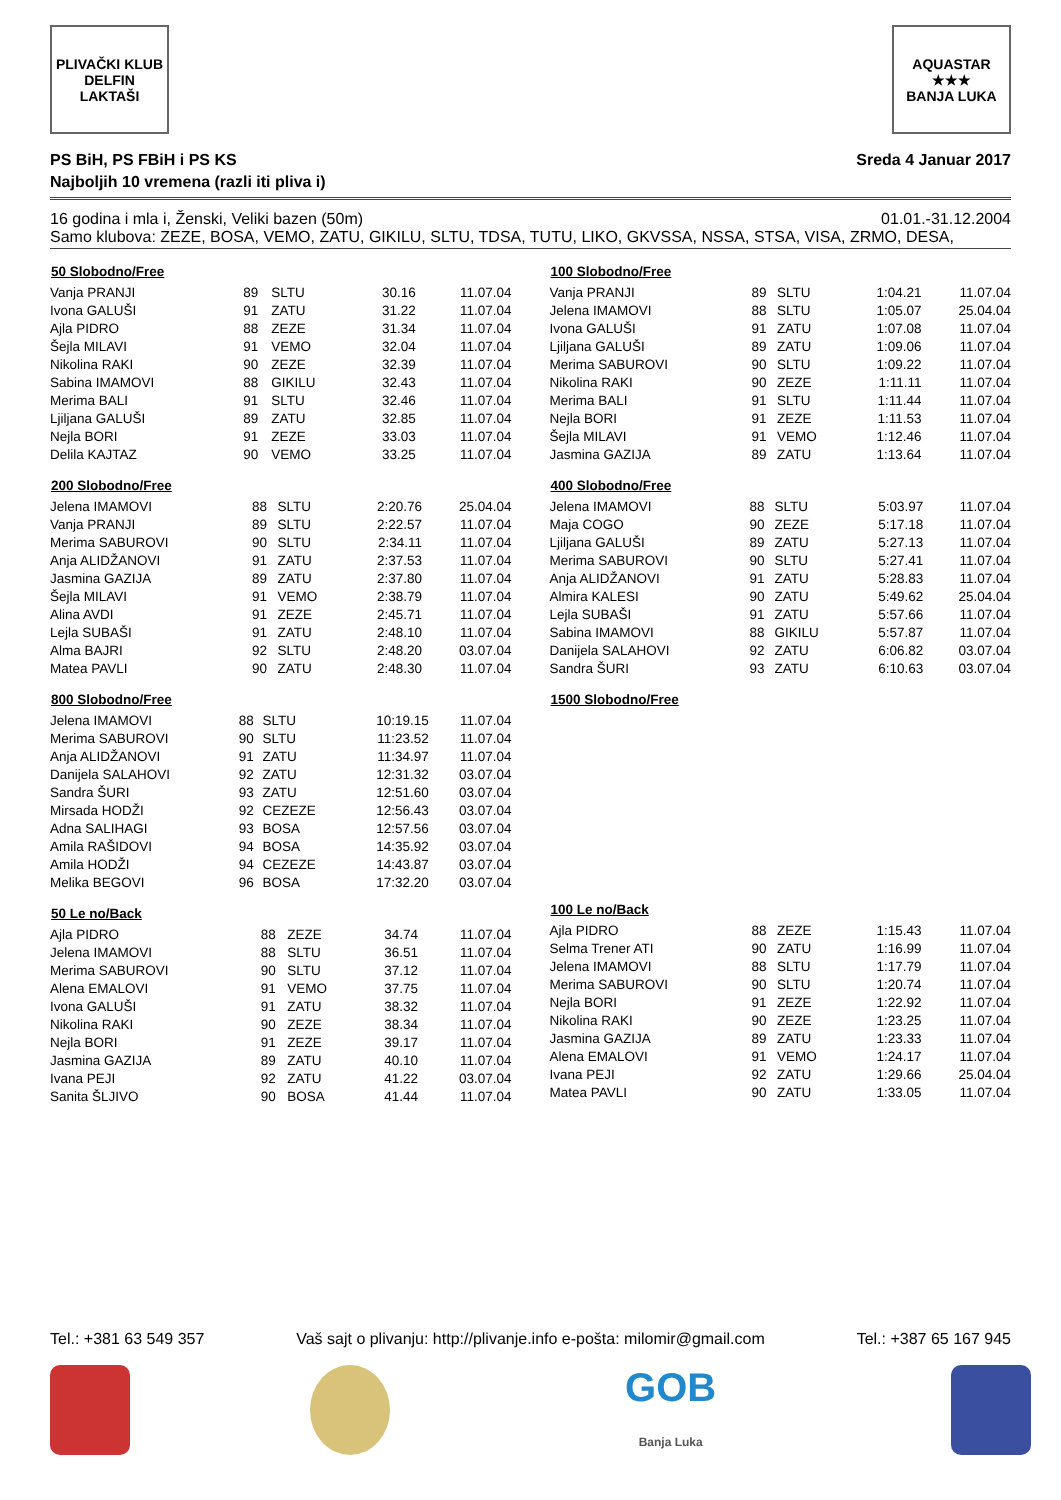PLIVAČKI KLUB
DELFIN
LAKTAŠI
AQUASTAR
★★★
BANJA LUKA
PS BiH, PS FBiH i PS KS Sreda 4 Januar 2017
Najboljih 10 vremena (razli iti pliva i)
16 godina i mla i, Ženski, Veliki bazen (50m) 01.01.-31.12.2004
Samo klubova: ZEZE, BOSA, VEMO, ZATU, GIKILU, SLTU, TDSA, TUTU, LIKO, GKVSSA, NSSA, STSA, VISA, ZRMO, DESA,
| 50 Slobodno/Free | | | | |
| --- | --- | --- | --- | --- |
| Vanja PRANJI | 89 | SLTU | 30.16 | 11.07.04 |
| Ivona GALUŠI | 91 | ZATU | 31.22 | 11.07.04 |
| Ajla PIDRO | 88 | ZEZE | 31.34 | 11.07.04 |
| Šejla MILAVI | 91 | VEMO | 32.04 | 11.07.04 |
| Nikolina RAKI | 90 | ZEZE | 32.39 | 11.07.04 |
| Sabina IMAMOVI | 88 | GIKILU | 32.43 | 11.07.04 |
| Merima BALI | 91 | SLTU | 32.46 | 11.07.04 |
| Ljiljana GALUŠI | 89 | ZATU | 32.85 | 11.07.04 |
| Nejla BORI | 91 | ZEZE | 33.03 | 11.07.04 |
| Delila KAJTAZ | 90 | VEMO | 33.25 | 11.07.04 |
| 200 Slobodno/Free | | | | |
| --- | --- | --- | --- | --- |
| Jelena IMAMOVI | 88 | SLTU | 2:20.76 | 25.04.04 |
| Vanja PRANJI | 89 | SLTU | 2:22.57 | 11.07.04 |
| Merima SABUROVI | 90 | SLTU | 2:34.11 | 11.07.04 |
| Anja ALIDŽANOVI | 91 | ZATU | 2:37.53 | 11.07.04 |
| Jasmina GAZIJA | 89 | ZATU | 2:37.80 | 11.07.04 |
| Šejla MILAVI | 91 | VEMO | 2:38.79 | 11.07.04 |
| Alina AVDI | 91 | ZEZE | 2:45.71 | 11.07.04 |
| Lejla SUBAŠI | 91 | ZATU | 2:48.10 | 11.07.04 |
| Alma BAJRI | 92 | SLTU | 2:48.20 | 03.07.04 |
| Matea PAVLI | 90 | ZATU | 2:48.30 | 11.07.04 |
| 800 Slobodno/Free | | | | |
| --- | --- | --- | --- | --- |
| Jelena IMAMOVI | 88 | SLTU | 10:19.15 | 11.07.04 |
| Merima SABUROVI | 90 | SLTU | 11:23.52 | 11.07.04 |
| Anja ALIDŽANOVI | 91 | ZATU | 11:34.97 | 11.07.04 |
| Danijela SALAHOVI | 92 | ZATU | 12:31.32 | 03.07.04 |
| Sandra ŠURI | 93 | ZATU | 12:51.60 | 03.07.04 |
| Mirsada HODŽI | 92 | CEZEZE | 12:56.43 | 03.07.04 |
| Adna SALIHAGI | 93 | BOSA | 12:57.56 | 03.07.04 |
| Amila RAŠIDOVI | 94 | BOSA | 14:35.92 | 03.07.04 |
| Amila HODŽI | 94 | CEZEZE | 14:43.87 | 03.07.04 |
| Melika BEGOVI | 96 | BOSA | 17:32.20 | 03.07.04 |
| 50 Le no/Back | | | | |
| --- | --- | --- | --- | --- |
| Ajla PIDRO | 88 | ZEZE | 34.74 | 11.07.04 |
| Jelena IMAMOVI | 88 | SLTU | 36.51 | 11.07.04 |
| Merima SABUROVI | 90 | SLTU | 37.12 | 11.07.04 |
| Alena EMALOVI | 91 | VEMO | 37.75 | 11.07.04 |
| Ivona GALUŠI | 91 | ZATU | 38.32 | 11.07.04 |
| Nikolina RAKI | 90 | ZEZE | 38.34 | 11.07.04 |
| Nejla BORI | 91 | ZEZE | 39.17 | 11.07.04 |
| Jasmina GAZIJA | 89 | ZATU | 40.10 | 11.07.04 |
| Ivana PEJI | 92 | ZATU | 41.22 | 03.07.04 |
| Sanita ŠLJIVO | 90 | BOSA | 41.44 | 11.07.04 |
| 100 Slobodno/Free | | | | |
| --- | --- | --- | --- | --- |
| Vanja PRANJI | 89 | SLTU | 1:04.21 | 11.07.04 |
| Jelena IMAMOVI | 88 | SLTU | 1:05.07 | 25.04.04 |
| Ivona GALUŠI | 91 | ZATU | 1:07.08 | 11.07.04 |
| Ljiljana GALUŠI | 89 | ZATU | 1:09.06 | 11.07.04 |
| Merima SABUROVI | 90 | SLTU | 1:09.22 | 11.07.04 |
| Nikolina RAKI | 90 | ZEZE | 1:11.11 | 11.07.04 |
| Merima BALI | 91 | SLTU | 1:11.44 | 11.07.04 |
| Nejla BORI | 91 | ZEZE | 1:11.53 | 11.07.04 |
| Šejla MILAVI | 91 | VEMO | 1:12.46 | 11.07.04 |
| Jasmina GAZIJA | 89 | ZATU | 1:13.64 | 11.07.04 |
| 400 Slobodno/Free | | | | |
| --- | --- | --- | --- | --- |
| Jelena IMAMOVI | 88 | SLTU | 5:03.97 | 11.07.04 |
| Maja COGO | 90 | ZEZE | 5:17.18 | 11.07.04 |
| Ljiljana GALUŠI | 89 | ZATU | 5:27.13 | 11.07.04 |
| Merima SABUROVI | 90 | SLTU | 5:27.41 | 11.07.04 |
| Anja ALIDŽANOVI | 91 | ZATU | 5:28.83 | 11.07.04 |
| Almira KALESI | 90 | ZATU | 5:49.62 | 25.04.04 |
| Lejla SUBAŠI | 91 | ZATU | 5:57.66 | 11.07.04 |
| Sabina IMAMOVI | 88 | GIKILU | 5:57.87 | 11.07.04 |
| Danijela SALAHOVI | 92 | ZATU | 6:06.82 | 03.07.04 |
| Sandra ŠURI | 93 | ZATU | 6:10.63 | 03.07.04 |
| 1500 Slobodno/Free |
| --- |
| 100 Le no/Back | | | | |
| --- | --- | --- | --- | --- |
| Ajla PIDRO | 88 | ZEZE | 1:15.43 | 11.07.04 |
| Selma Trener ATI | 90 | ZATU | 1:16.99 | 11.07.04 |
| Jelena IMAMOVI | 88 | SLTU | 1:17.79 | 11.07.04 |
| Merima SABUROVI | 90 | SLTU | 1:20.74 | 11.07.04 |
| Nejla BORI | 91 | ZEZE | 1:22.92 | 11.07.04 |
| Nikolina RAKI | 90 | ZEZE | 1:23.25 | 11.07.04 |
| Jasmina GAZIJA | 89 | ZATU | 1:23.33 | 11.07.04 |
| Alena EMALOVI | 91 | VEMO | 1:24.17 | 11.07.04 |
| Ivana PEJI | 92 | ZATU | 1:29.66 | 25.04.04 |
| Matea PAVLI | 90 | ZATU | 1:33.05 | 11.07.04 |
Tel.: +381 63 549 357 Vaš sajt o plivanju: http://plivanje.info e-pošta: milomir@gmail.com Tel.: +387 65 167 945
GOB
Banja Luka